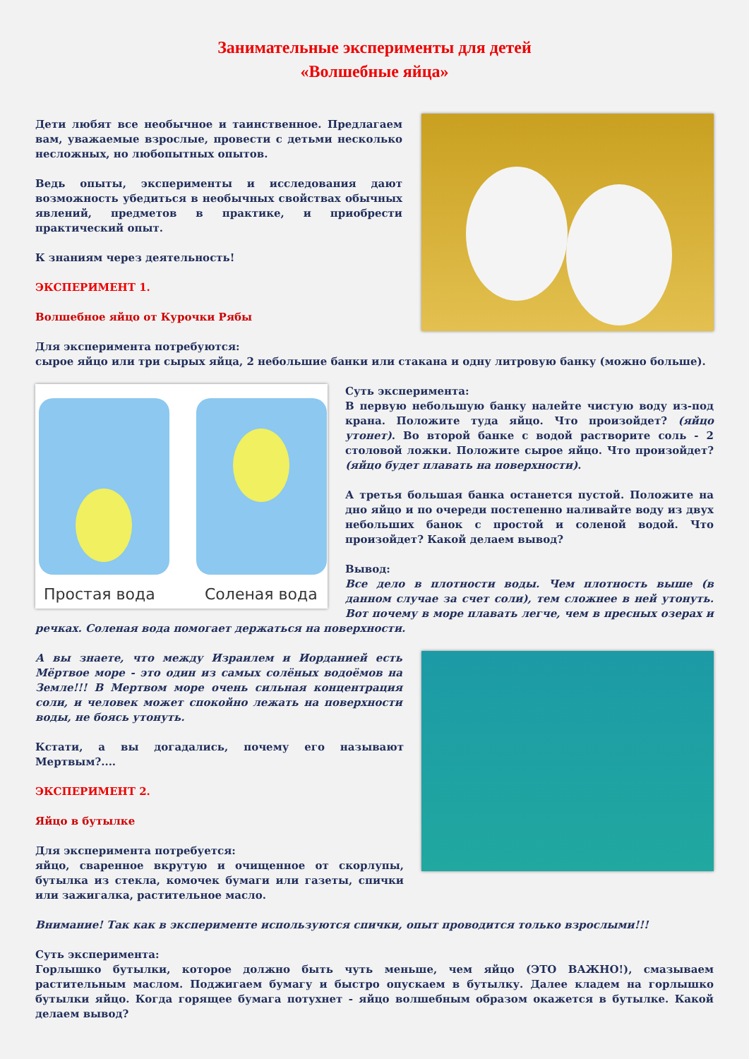Занимательные эксперименты для детей
«Волшебные яйца»
Дети любят все необычное и таинственное. Предлагаем вам, уважаемые взрослые, провести с детьми несколько несложных, но любопытных опытов.
Ведь опыты, эксперименты и исследования дают возможность убедиться в необычных свойствах обычных явлений, предметов в практике, и приобрести практический опыт.
К знаниям через деятельность!
ЭКСПЕРИМЕНТ 1.
Волшебное яйцо от Курочки Рябы
Для эксперимента потребуются:
сырое яйцо или три сырых яйца, 2 небольшие банки или стакана и одну литровую банку (можно больше).
Простая вода
Соленая вода
Суть эксперимента:
В первую небольшую банку налейте чистую воду из-под крана. Положите туда яйцо. Что произойдет? (яйцо утонет). Во второй банке с водой растворите соль - 2 столовой ложки. Положите сырое яйцо. Что произойдет? (яйцо будет плавать на поверхности).
А третья большая банка останется пустой. Положите на дно яйцо и по очереди постепенно наливайте воду из двух небольших банок с простой и соленой водой. Что произойдет? Какой делаем вывод?
Вывод:
Все дело в плотности воды. Чем плотность выше (в данном случае за счет соли), тем сложнее в ней утонуть. Вот почему в море плавать легче, чем в пресных озерах и речках. Соленая вода помогает держаться на поверхности.
А вы знаете, что между Израилем и Иорданией есть Мёртвое море - это один из самых солёных водоёмов на Земле!!! В Мертвом море очень сильная концентрация соли, и человек может спокойно лежать на поверхности воды, не боясь утонуть.
Кстати, а вы догадались, почему его называют Мертвым?....
ЭКСПЕРИМЕНТ 2.
Яйцо в бутылке
Для эксперимента потребуется:
яйцо, сваренное вкрутую и очищенное от скорлупы, бутылка из стекла, комочек бумаги или газеты, спички или зажигалка, растительное масло.
Внимание! Так как в эксперименте используются спички, опыт проводится только взрослыми!!!
Суть эксперимента:
Горлышко бутылки, которое должно быть чуть меньше, чем яйцо (ЭТО ВАЖНО!), смазываем растительным маслом. Поджигаем бумагу и быстро опускаем в бутылку. Далее кладем на горлышко бутылки яйцо. Когда горящее бумага потухнет - яйцо волшебным образом окажется в бутылке. Какой делаем вывод?